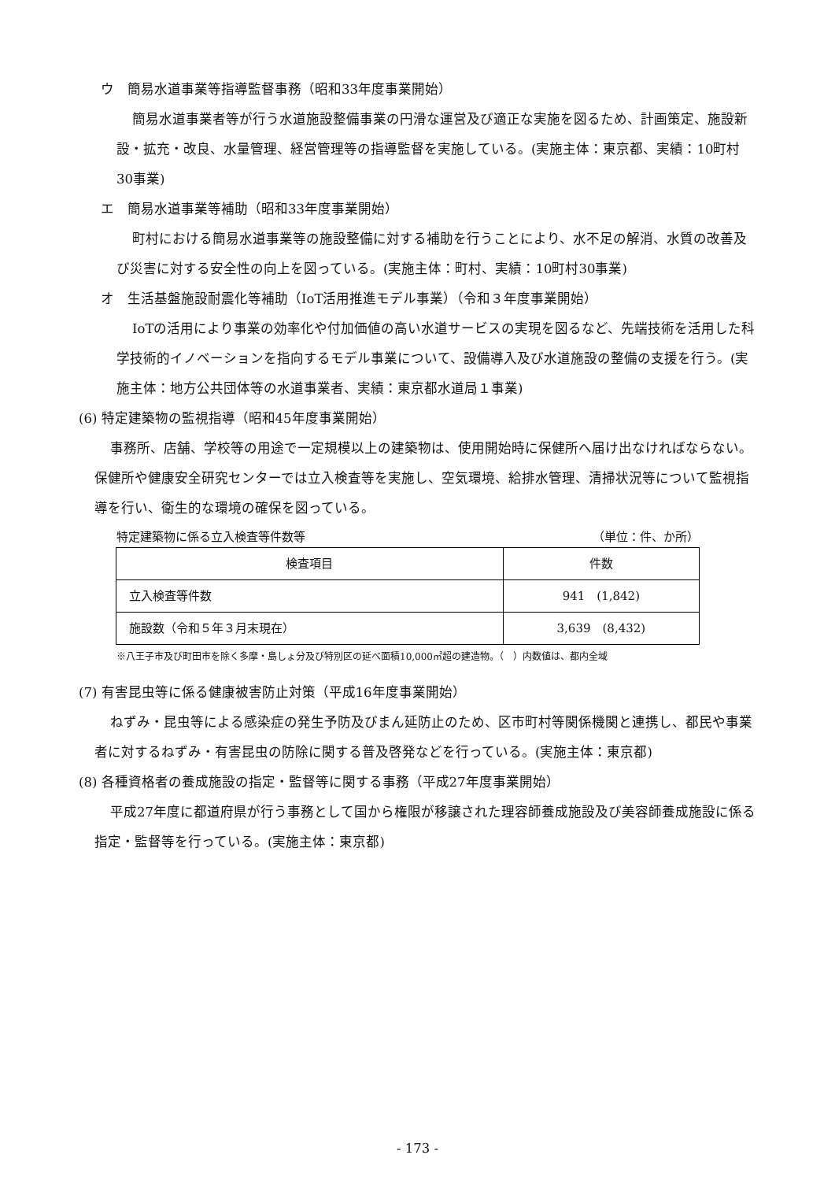ウ　簡易水道事業等指導監督事務（昭和33年度事業開始）
簡易水道事業者等が行う水道施設整備事業の円滑な運営及び適正な実施を図るため、計画策定、施設新設・拡充・改良、水量管理、経営管理等の指導監督を実施している。(実施主体：東京都、実績：10町村30事業)
エ　簡易水道事業等補助（昭和33年度事業開始）
町村における簡易水道事業等の施設整備に対する補助を行うことにより、水不足の解消、水質の改善及び災害に対する安全性の向上を図っている。(実施主体：町村、実績：10町村30事業)
オ　生活基盤施設耐震化等補助（IoT活用推進モデル事業）（令和３年度事業開始）
IoTの活用により事業の効率化や付加価値の高い水道サービスの実現を図るなど、先端技術を活用した科学技術的イノベーションを指向するモデル事業について、設備導入及び水道施設の整備の支援を行う。(実施主体：地方公共団体等の水道事業者、実績：東京都水道局１事業)
(6) 特定建築物の監視指導（昭和45年度事業開始）
事務所、店舗、学校等の用途で一定規模以上の建築物は、使用開始時に保健所へ届け出なければならない。保健所や健康安全研究センターでは立入検査等を実施し、空気環境、給排水管理、清掃状況等について監視指導を行い、衛生的な環境の確保を図っている。
特定建築物に係る立入検査等件数等 （単位：件、か所）
| 検査項目 | 件数 |
| --- | --- |
| 立入検査等件数 | 941 (1,842) |
| 施設数（令和５年３月末現在） | 3,639 (8,432) |
※八王子市及び町田市を除く多摩・島しょ分及び特別区の延べ面積10,000㎡超の建造物。（　）内数値は、都内全域
(7) 有害昆虫等に係る健康被害防止対策（平成16年度事業開始）
ねずみ・昆虫等による感染症の発生予防及びまん延防止のため、区市町村等関係機関と連携し、都民や事業者に対するねずみ・有害昆虫の防除に関する普及啓発などを行っている。(実施主体：東京都)
(8) 各種資格者の養成施設の指定・監督等に関する事務（平成27年度事業開始）
平成27年度に都道府県が行う事務として国から権限が移譲された理容師養成施設及び美容師養成施設に係る指定・監督等を行っている。(実施主体：東京都)
- 173 -